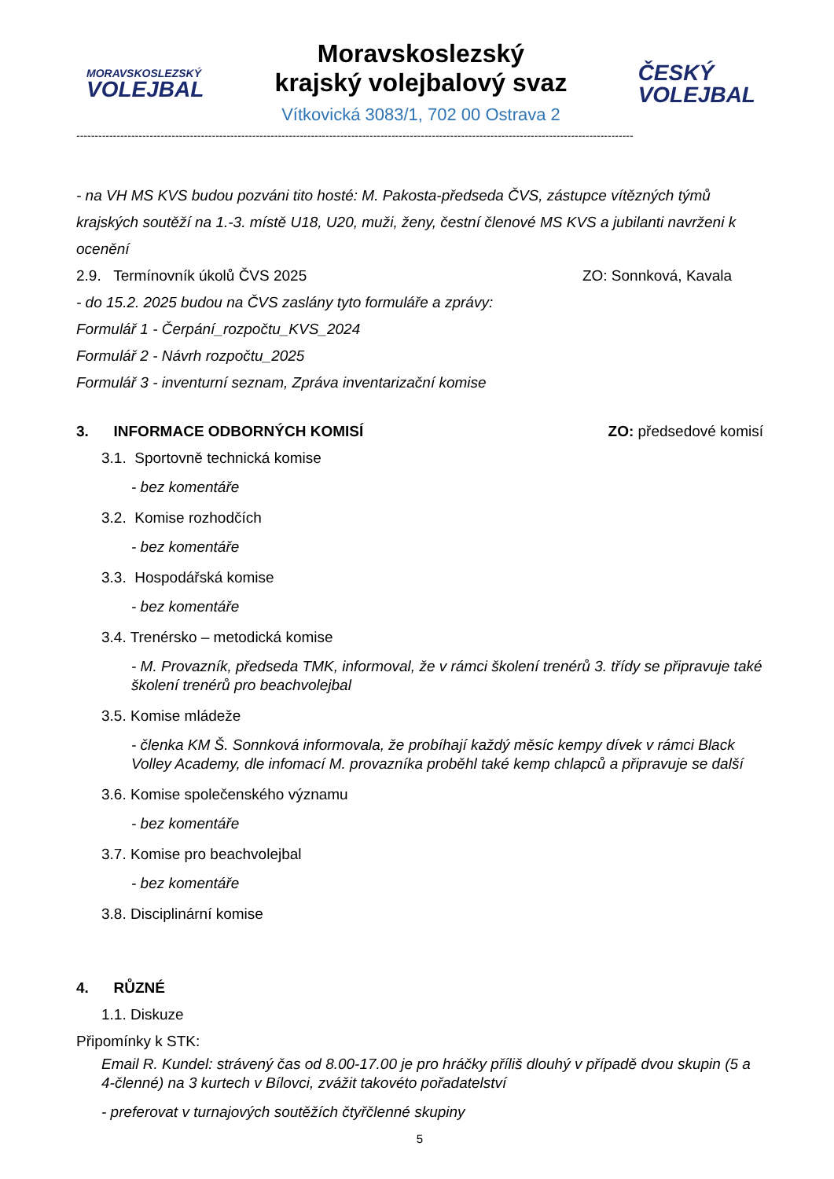MORAVSKOSLEZSKÝ
VOLEJBAL
Moravskoslezský
krajský volejbalový svaz
Vítkovická 3083/1, 702 00 Ostrava 2
ČESKÝ
VOLEJBAL
--------------------------------------------------------------------------------------------------------------------------------------------------------
- na VH MS KVS budou pozváni tito hosté: M. Pakosta-předseda ČVS, zástupce vítězných týmů krajských soutěží na 1.-3. místě U18, U20, muži, ženy, čestní členové MS KVS a jubilanti navrženi k ocenění
2.9. Termínovník úkolů ČVS 2025 ZO: Sonnková, Kavala
- do 15.2. 2025 budou na ČVS zaslány tyto formuláře a zprávy:
Formulář 1 - Čerpání_rozpočtu_KVS_2024
Formulář 2 - Návrh rozpočtu_2025
Formulář 3 - inventurní seznam, Zpráva inventarizační komise
3. INFORMACE ODBORNÝCH KOMISÍ ZO: předsedové komisí
3.1. Sportovně technická komise
- bez komentáře
3.2. Komise rozhodčích
- bez komentáře
3.3. Hospodářská komise
- bez komentáře
3.4. Trenérsko – metodická komise
- M. Provazník, předseda TMK, informoval, že v rámci školení trenérů 3. třídy se připravuje také školení trenérů pro beachvolejbal
3.5. Komise mládeže
- členka KM Š. Sonnková informovala, že probíhají každý měsíc kempy dívek v rámci Black Volley Academy, dle infomací M. provazníka proběhl také kemp chlapců a připravuje se další
3.6. Komise společenského významu
- bez komentáře
3.7. Komise pro beachvolejbal
- bez komentáře
3.8. Disciplinární komise
4. RŮZNÉ
1.1. Diskuze
Připomínky k STK:
Email R. Kundel: strávený čas od 8.00-17.00 je pro hráčky příliš dlouhý v případě dvou skupin (5 a 4-členné) na 3 kurtech v Bílovci, zvážit takovéto pořadatelství
- preferovat v turnajových soutěžích čtyřčlenné skupiny
5